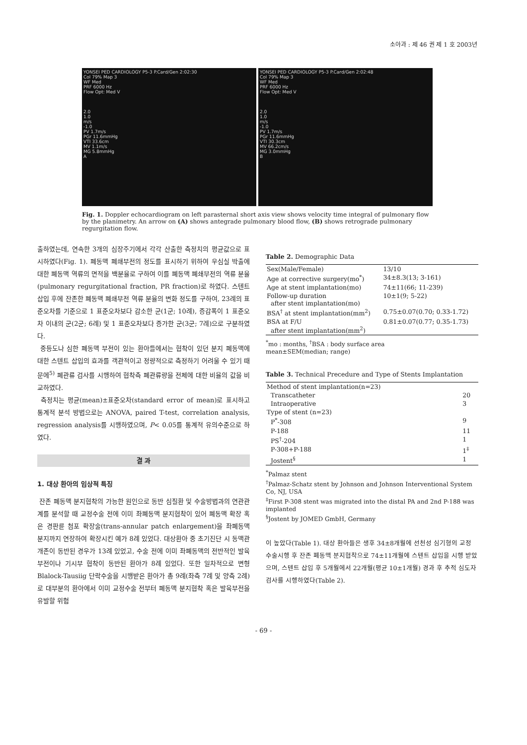소아과 : 제 46 권 제 1 호 2003년
YONSEI PED CARDIOLOGY P5-3 P.Card/Gen 2:02:30
Col 79% Map 3
WF Med
PRF 6000 Hz
Flow Opt: Med V
2.0
1.0
m/s
-1.0
PV 1.7m/s
PGr 11.6mmHg
VTI 33.6cm
MV 1.1m/s
MG 5.8mmHg
A
YONSEI PED CARDIOLOGY P5-3 P.Card/Gen 2:02:48
Col 79% Map 3
WF Med
PRF 6000 Hz
Flow Opt: Med V
2.0
1.0
m/s
-1.0
PV 1.7m/s
PGr 11.6mmHg
VTI 30.3cm
MV 66.2cm/s
MG 3.0mmHg
B
Fig. 1. Doppler echocardiogram on left parasternal short axis view shows velocity time integral of pulmonary flow by the planimetry. An arrow on (A) shows antegrade pulmonary blood flow, (B) shows retrograde pulmonary regurgitation flow.
출하였는데, 연속한 3개의 심장주기에서 각각 산출한 측정치의 평균값으로 표시하였다(Fig. 1). 폐동맥 폐쇄부전의 정도를 표시하기 위하여 우심실 박출에 대한 폐동맥 역류의 면적을 백분율로 구하여 이를 폐동맥 폐쇄부전의 역류 분율(pulmonary regurgitational fraction, PR fraction)로 하였다. 스텐트 삽입 후에 잔존한 폐동맥 폐쇄부전 역류 분율의 변화 정도를 구하여, 23례의 표준오차를 기준으로 1 표준오차보다 감소한 군(1군; 10례), 증감폭이 1 표준오차 이내의 군(2군; 6례) 및 1 표준오차보다 증가한 군(3군; 7례)으로 구분하였다.
중등도나 심한 폐동맥 부전이 있는 환아들에서는 협착이 있던 분지 폐동맥에 대한 스텐트 삽입의 효과를 객관적이고 정량적으로 측정하기 어려울 수 있기 때문에<sup>5)</sup> 폐관류 검사를 시행하여 협착측 폐관류량을 전체에 대한 비율의 값을 비교하였다.
측정치는 평균(mean)±표준오차(standard error of mean)로 표시하고 통계적 분석 방법으로는 ANOVA, paired T-test, correlation analysis, regression analysis를 시행하였으며, P< 0.05를 통계적 유의수준으로 하였다.
결 과
1. 대상 환아의 임상적 특징
잔존 폐동맥 분지협착의 가능한 원인으로 동반 심질환 및 수술방법과의 연관관계를 분석할 때 교정수술 전에 이미 좌폐동맥 분지협착이 있어 폐동맥 확장 혹은 경판륜 첨포 확장술(trans-annular patch enlargement)을 좌폐동맥 분지까지 연장하여 확장시킨 예가 8례 있었다. 대상환아 중 초기진단 시 동맥관개존이 동반된 경우가 13례 있었고, 수술 전에 이미 좌폐동맥의 전반적인 발육부전이나 기시부 협착이 동반된 환아가 8례 있었다. 또한 일차적으로 변형 Blalock-Tausiig 단락수술을 시행받은 환아가 총 9례(좌측 7례 및 양측 2례)로 대부분의 환아에서 이미 교정수술 전부터 폐동맥 분지협착 혹은 발육부전을 유발할 위험
Table 2. Demographic Data
| Sex(Male/Female) | 13/10 |
| Age at corrective surgery(mo<sup>*</sup>) | 34±8.3(13; 3-161) |
| Age at stent implantation(mo) | 74±11(66; 11-239) |
| Follow-up duration after stent implantation(mo) | 10±1(9; 5-22) |
| BSA<sup>†</sup> at stent implantation(mm<sup>2</sup>) | 0.75±0.07(0.70; 0.33-1.72) |
| BSA at F/U after stent implantation(mm<sup>2</sup>) | 0.81±0.07(0.77; 0.35-1.73) |
<sup>*</sup> mo : months, <sup>†</sup>BSA : body surface area
mean±SEM(median; range)
Table 3. Technical Precedure and Type of Stents Implantation
| Method of stent implantation(n=23) | |
| Transcatheter | 20 |
| Intraoperative | 3 |
| Type of stent (n=23) | |
| P<sup>*</sup>-308 | 9 |
| P-188 | 11 |
| PS<sup>†</sup>-204 | 1 |
| P-308+P-188 | 1<sup>‡</sup> |
| Jostent<sup>§</sup> | 1 |
<sup>*</sup> Palmaz stent
<sup>†</sup> Palmaz-Schatz stent by Johnson and Johnson Interventional System Co, NJ, USA
<sup>‡</sup> First P-308 stent was migrated into the distal PA and 2nd P-188 was implanted
<sup>§</sup> Jostent by JOMED GmbH, Germany
이 높았다(Table 1). 대상 환아들은 생후 34±8개월에 선천성 심기형의 교정 수술시행 후 잔존 폐동맥 분지협착으로 74±11개월에 스텐트 삽입을 시행 받았으며, 스텐트 삽입 후 5개월에서 22개월(평균 10±1개월) 경과 후 추적 심도자 검사를 시행하였다(Table 2).
- 69 -